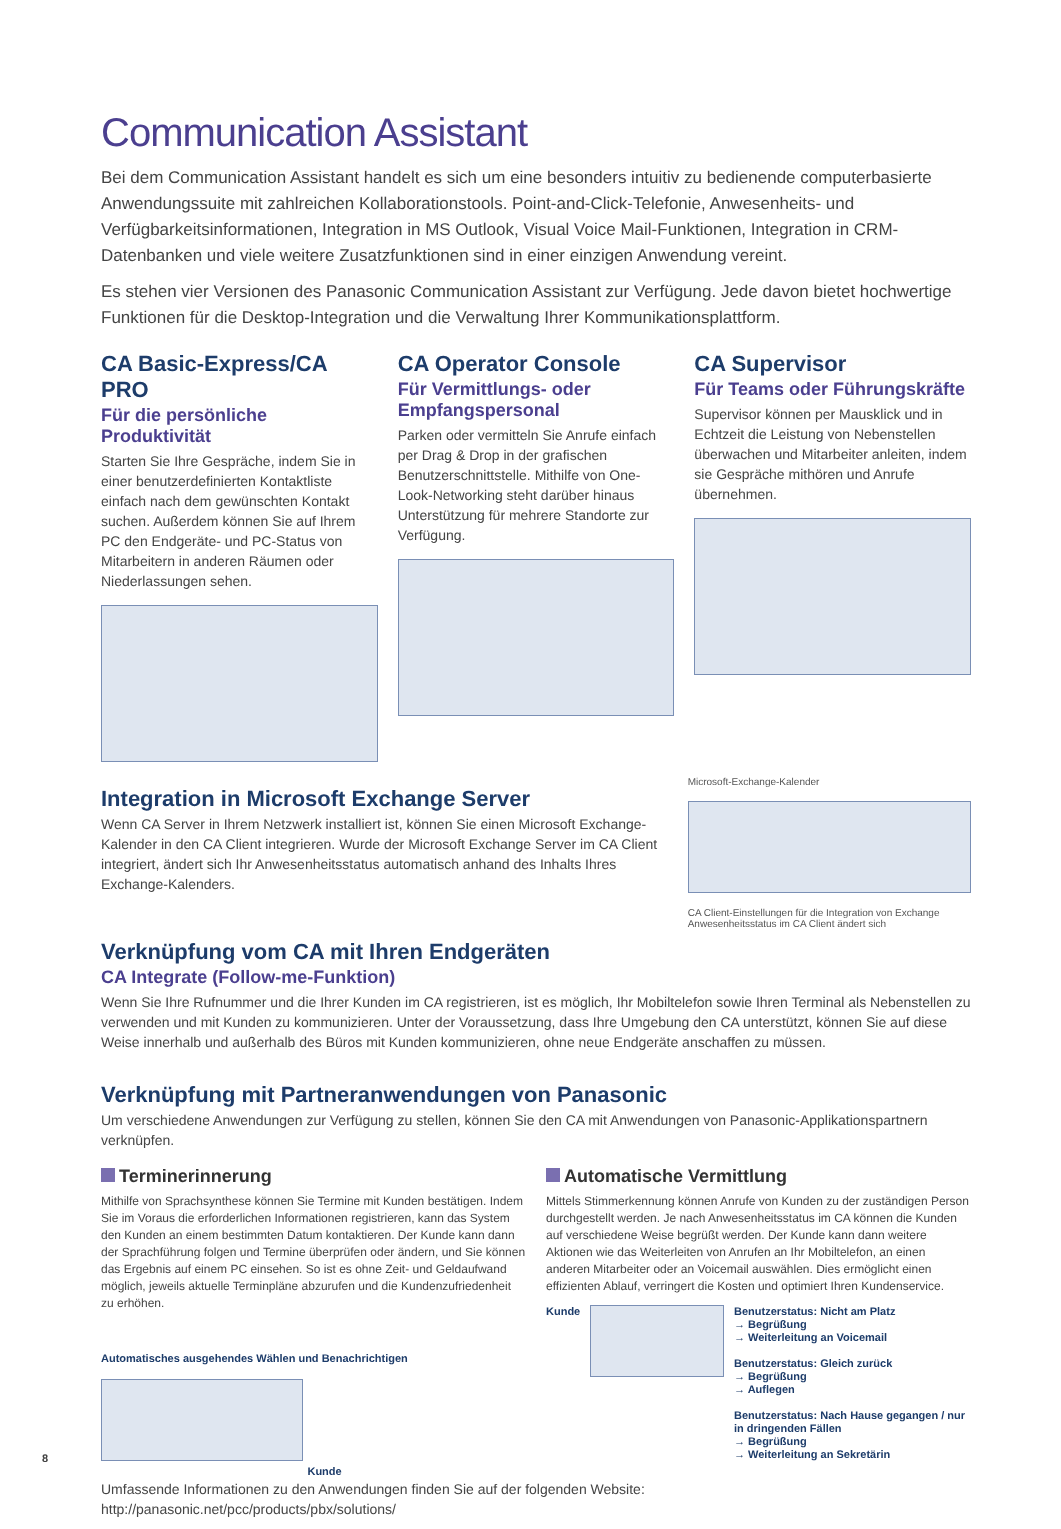Communication Assistant
Bei dem Communication Assistant handelt es sich um eine besonders intuitiv zu bedienende computerbasierte Anwendungssuite mit zahlreichen Kollaborationstools. Point-and-Click-Telefonie, Anwesenheits- und Verfügbarkeitsinformationen, Integration in MS Outlook, Visual Voice Mail-Funktionen, Integration in CRM-Datenbanken und viele weitere Zusatzfunktionen sind in einer einzigen Anwendung vereint.
Es stehen vier Versionen des Panasonic Communication Assistant zur Verfügung. Jede davon bietet hochwertige Funktionen für die Desktop-Integration und die Verwaltung Ihrer Kommunikationsplattform.
CA Basic-Express/CA PRO
Für die persönliche Produktivität
Starten Sie Ihre Gespräche, indem Sie in einer benutzerdefinierten Kontaktliste einfach nach dem gewünschten Kontakt suchen. Außerdem können Sie auf Ihrem PC den Endgeräte- und PC-Status von Mitarbeitern in anderen Räumen oder Niederlassungen sehen.
CA Operator Console
Für Vermittlungs- oder Empfangspersonal
Parken oder vermitteln Sie Anrufe einfach per Drag & Drop in der grafischen Benutzerschnittstelle. Mithilfe von One-Look-Networking steht darüber hinaus Unterstützung für mehrere Standorte zur Verfügung.
CA Supervisor
Für Teams oder Führungskräfte
Supervisor können per Mausklick und in Echtzeit die Leistung von Nebenstellen überwachen und Mitarbeiter anleiten, indem sie Gespräche mithören und Anrufe übernehmen.
Integration in Microsoft Exchange Server
Wenn CA Server in Ihrem Netzwerk installiert ist, können Sie einen Microsoft Exchange-Kalender in den CA Client integrieren. Wurde der Microsoft Exchange Server im CA Client integriert, ändert sich Ihr Anwesenheitsstatus automatisch anhand des Inhalts Ihres Exchange-Kalenders.
Microsoft-Exchange-Kalender
CA Client-Einstellungen für die Integration von Exchange Anwesenheitsstatus im CA Client ändert sich
Verknüpfung vom CA mit Ihren Endgeräten
CA Integrate (Follow-me-Funktion)
Wenn Sie Ihre Rufnummer und die Ihrer Kunden im CA registrieren, ist es möglich, Ihr Mobiltelefon sowie Ihren Terminal als Nebenstellen zu verwenden und mit Kunden zu kommunizieren. Unter der Voraussetzung, dass Ihre Umgebung den CA unterstützt, können Sie auf diese Weise innerhalb und außerhalb des Büros mit Kunden kommunizieren, ohne neue Endgeräte anschaffen zu müssen.
Verknüpfung mit Partneranwendungen von Panasonic
Um verschiedene Anwendungen zur Verfügung zu stellen, können Sie den CA mit Anwendungen von Panasonic-Applikationspartnern verknüpfen.
Terminerinnerung
Mithilfe von Sprachsynthese können Sie Termine mit Kunden bestätigen. Indem Sie im Voraus die erforderlichen Informationen registrieren, kann das System den Kunden an einem bestimmten Datum kontaktieren. Der Kunde kann dann der Sprachführung folgen und Termine überprüfen oder ändern, und Sie können das Ergebnis auf einem PC einsehen. So ist es ohne Zeit- und Geldaufwand möglich, jeweils aktuelle Terminpläne abzurufen und die Kundenzufriedenheit zu erhöhen.
Automatisches ausgehendes Wählen und Benachrichtigen
Kunde
Automatische Vermittlung
Mittels Stimmerkennung können Anrufe von Kunden zu der zuständigen Person durchgestellt werden. Je nach Anwesenheitsstatus im CA können die Kunden auf verschiedene Weise begrüßt werden. Der Kunde kann dann weitere Aktionen wie das Weiterleiten von Anrufen an Ihr Mobiltelefon, an einen anderen Mitarbeiter oder an Voicemail auswählen. Dies ermöglicht einen effizienten Ablauf, verringert die Kosten und optimiert Ihren Kundenservice.
Kunde Benutzerstatus: Nicht am Platz
→ Begrüßung
→ Weiterleitung an Voicemail
Benutzerstatus: Gleich zurück
→ Begrüßung
→ Auflegen
Benutzerstatus: Nach Hause gegangen / nur in dringenden Fällen
→ Begrüßung
→ Weiterleitung an Sekretärin
Umfassende Informationen zu den Anwendungen finden Sie auf der folgenden Website:
http://panasonic.net/pcc/products/pbx/solutions/
8